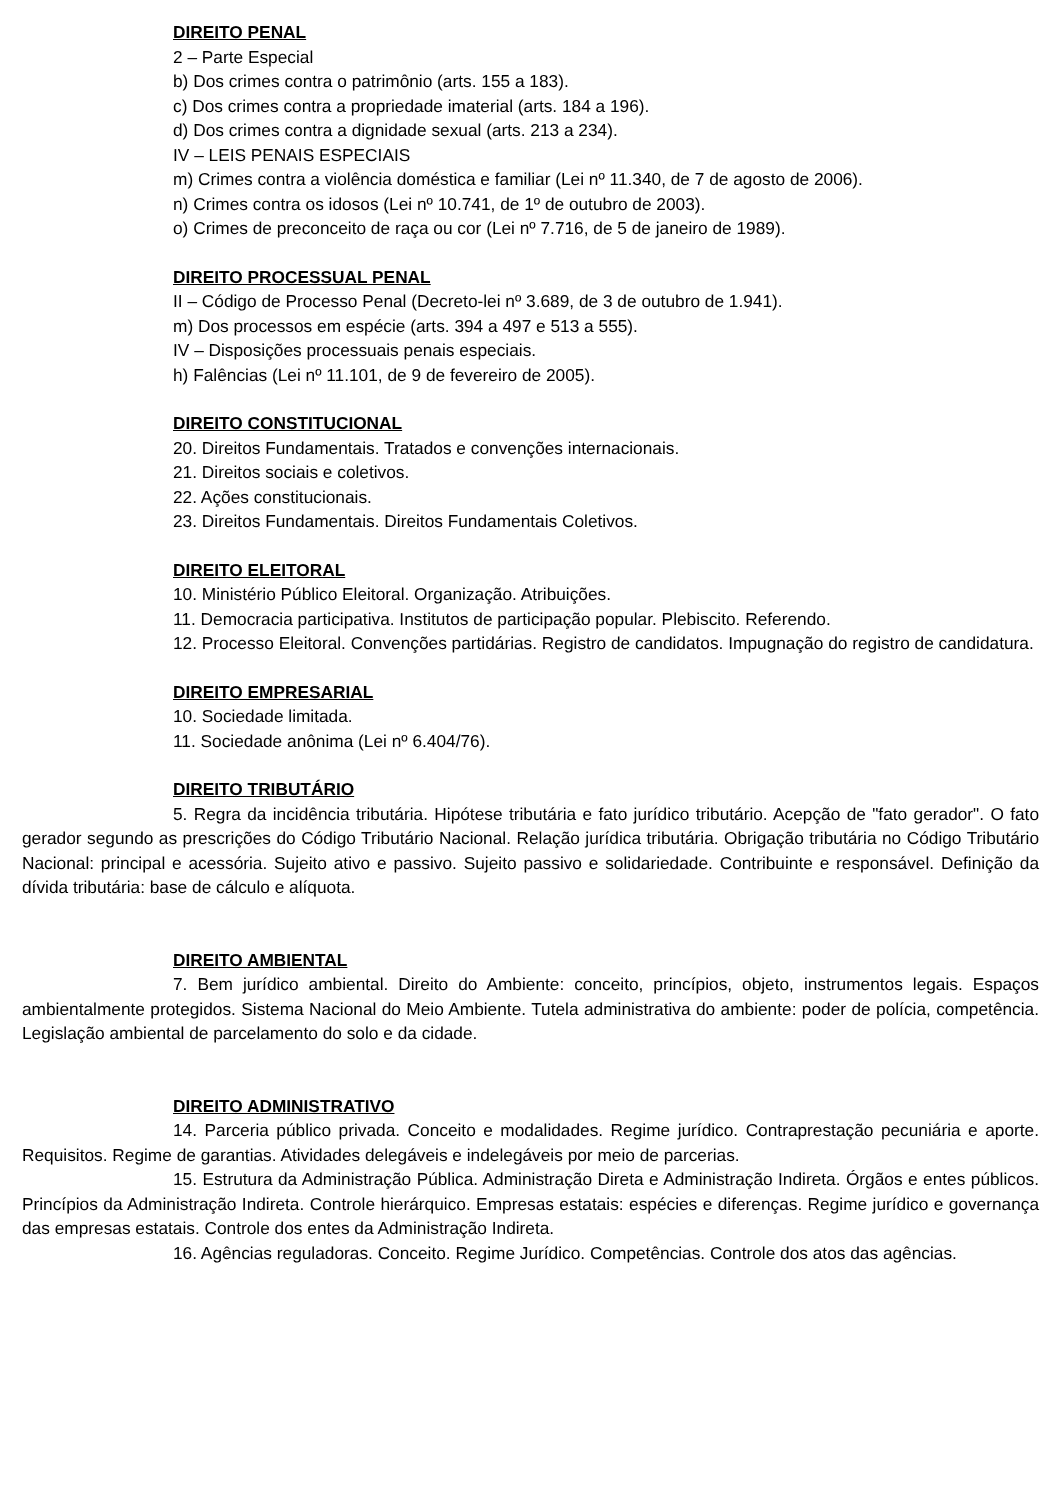DIREITO PENAL
2 – Parte Especial
b) Dos crimes contra o patrimônio (arts. 155 a 183).
c) Dos crimes contra a propriedade imaterial (arts. 184 a 196).
d) Dos crimes contra a dignidade sexual (arts. 213 a 234).
IV – LEIS PENAIS ESPECIAIS
m) Crimes contra a violência doméstica e familiar (Lei nº 11.340, de 7 de agosto de 2006).
n) Crimes contra os idosos (Lei nº 10.741, de 1º de outubro de 2003).
o) Crimes de preconceito de raça ou cor (Lei nº 7.716, de 5 de janeiro de 1989).
DIREITO PROCESSUAL PENAL
II – Código de Processo Penal (Decreto-lei nº 3.689, de 3 de outubro de 1.941).
m) Dos processos em espécie (arts. 394 a 497 e 513 a 555).
IV – Disposições processuais penais especiais.
h) Falências (Lei nº 11.101, de 9 de fevereiro de 2005).
DIREITO CONSTITUCIONAL
20. Direitos Fundamentais. Tratados e convenções internacionais.
21. Direitos sociais e coletivos.
22. Ações constitucionais.
23. Direitos Fundamentais. Direitos Fundamentais Coletivos.
DIREITO ELEITORAL
10. Ministério Público Eleitoral. Organização. Atribuições.
11. Democracia participativa. Institutos de participação popular. Plebiscito. Referendo.
12. Processo Eleitoral. Convenções partidárias. Registro de candidatos. Impugnação do registro de candidatura.
DIREITO EMPRESARIAL
10. Sociedade limitada.
11. Sociedade anônima (Lei nº 6.404/76).
DIREITO TRIBUTÁRIO
5. Regra da incidência tributária. Hipótese tributária e fato jurídico tributário. Acepção de "fato gerador". O fato gerador segundo as prescrições do Código Tributário Nacional. Relação jurídica tributária. Obrigação tributária no Código Tributário Nacional: principal e acessória. Sujeito ativo e passivo. Sujeito passivo e solidariedade. Contribuinte e responsável. Definição da dívida tributária: base de cálculo e alíquota.
DIREITO AMBIENTAL
7. Bem jurídico ambiental. Direito do Ambiente: conceito, princípios, objeto, instrumentos legais. Espaços ambientalmente protegidos. Sistema Nacional do Meio Ambiente. Tutela administrativa do ambiente: poder de polícia, competência. Legislação ambiental de parcelamento do solo e da cidade.
DIREITO ADMINISTRATIVO
14. Parceria público privada. Conceito e modalidades. Regime jurídico. Contraprestação pecuniária e aporte. Requisitos. Regime de garantias. Atividades delegáveis e indelegáveis por meio de parcerias.
15. Estrutura da Administração Pública. Administração Direta e Administração Indireta. Órgãos e entes públicos. Princípios da Administração Indireta. Controle hierárquico. Empresas estatais: espécies e diferenças. Regime jurídico e governança das empresas estatais. Controle dos entes da Administração Indireta.
16. Agências reguladoras. Conceito. Regime Jurídico. Competências. Controle dos atos das agências.